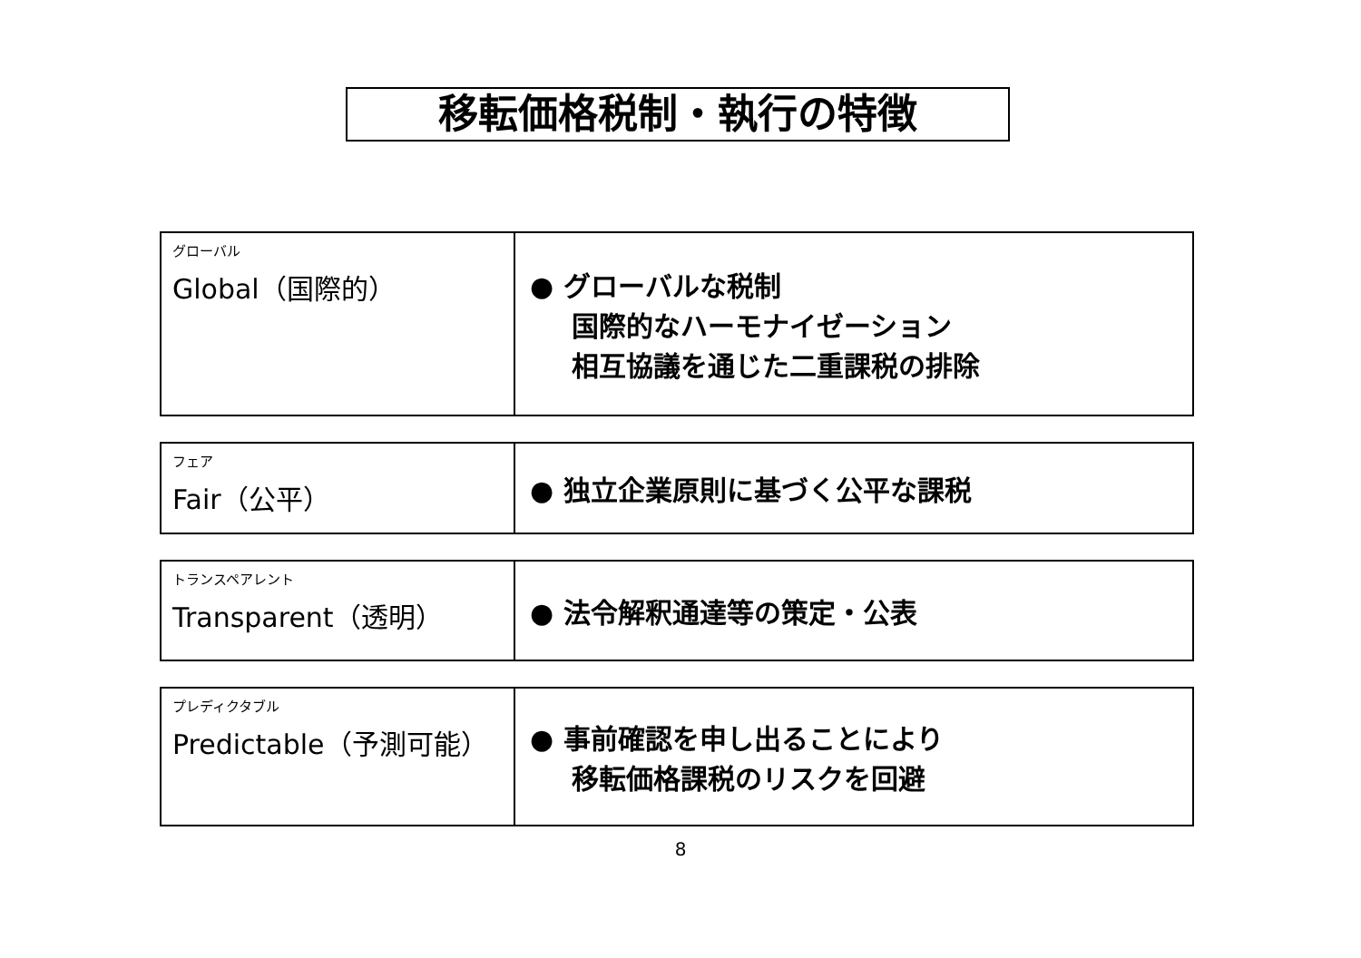移転価格税制・執行の特徴
| グローバル Global（国際的） | ● グローバルな税制 国際的なハーモナイゼーション 相互協議を通じた二重課税の排除 |
| フェア Fair（公平） | ● 独立企業原則に基づく公平な課税 |
| トランスペアレント Transparent（透明） | ● 法令解釈通達等の策定・公表 |
| プレディクタブル Predictable（予測可能） | ● 事前確認を申し出ることにより 移転価格課税のリスクを回避 |
8